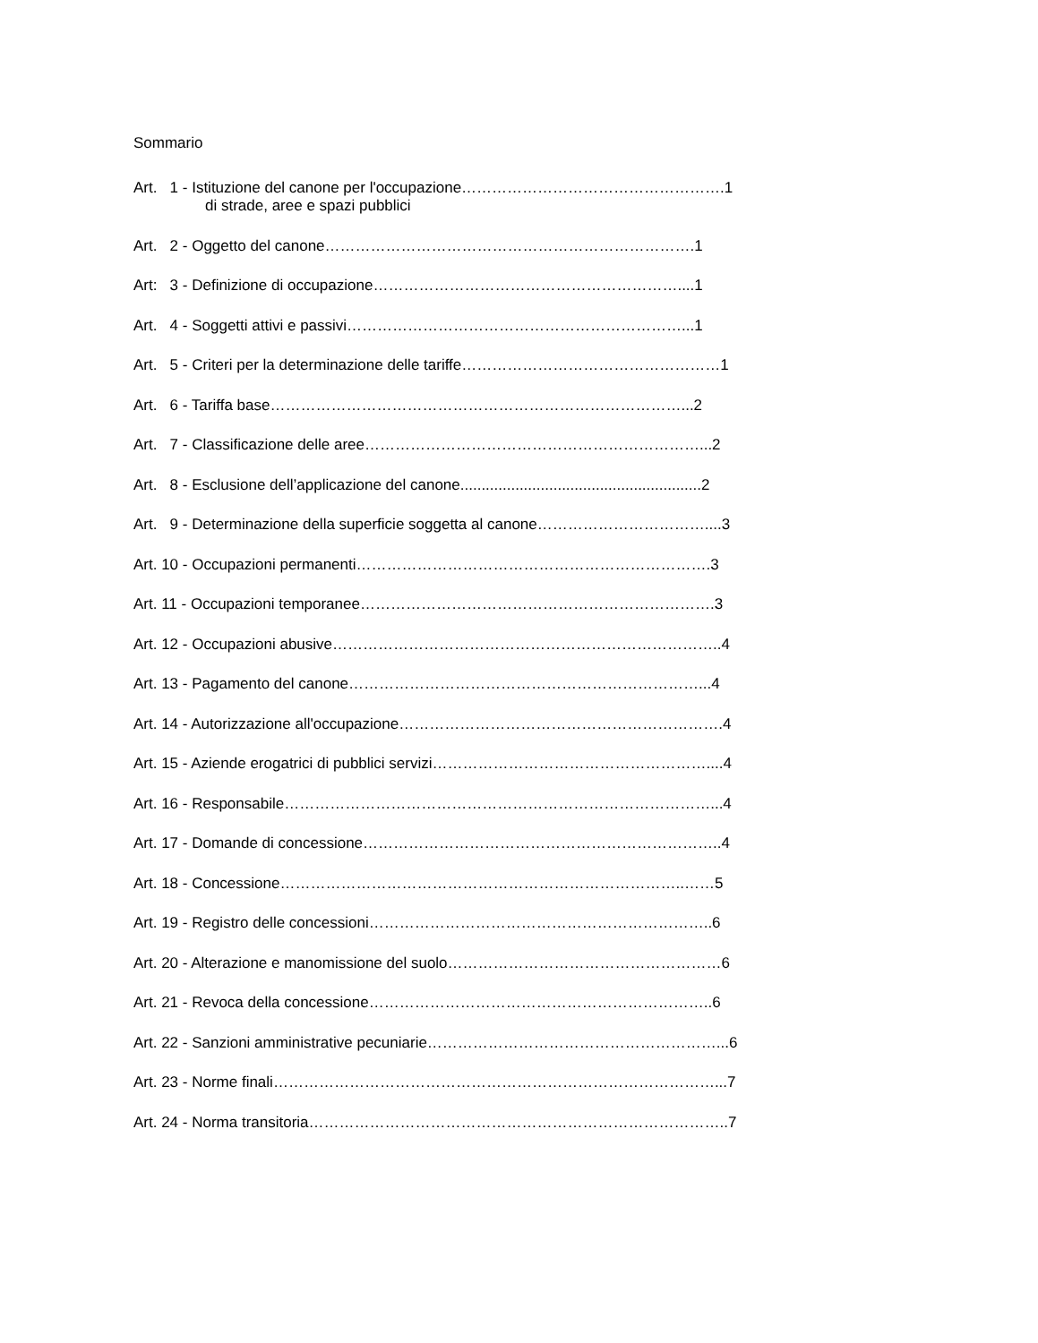Sommario
Art. 1 - Istituzione del canone per l'occupazione…………………………………………….1
di strade, aree e spazi pubblici
Art. 2 - Oggetto del canone……………………………………………………………….1
Art: 3 - Definizione di occupazione……………………………………………………....1
Art. 4 - Soggetti attivi e passivi…………………………………………………………...1
Art. 5 - Criteri per la determinazione delle tariffe……………………………………………1
Art. 6 - Tariffa base………………………………………………………………………...2
Art. 7 - Classificazione delle aree…………………………………………………………...2
Art. 8 - Esclusione dell’applicazione del canone.........................................................2
Art. 9 - Determinazione della superficie soggetta al canone……………………………....3
Art. 10 - Occupazioni permanenti…………………………………………………………….3
Art. 11 - Occupazioni temporanee…………………………………………………………….3
Art. 12 - Occupazioni abusive…………………………………………………………………..4
Art. 13 - Pagamento del canone……………………………………………………………...4
Art. 14 - Autorizzazione all'occupazione……………………………………………………….4
Art. 15 - Aziende erogatrici di pubblici servizi………………………………………………....4
Art. 16 - Responsabile…………………………………………………………………………...4
Art. 17 - Domande di concessione……………………………………………………………..4
Art. 18 - Concessione……………………………………………………………………..……5
Art. 19 - Registro delle concessioni…………………………………………………………..6
Art. 20 - Alterazione e manomissione del suolo………………………………………………6
Art. 21 - Revoca della concessione…………………………………………………………..6
Art. 22 - Sanzioni amministrative pecuniarie…………………………………………………...6
Art. 23 - Norme finali……………………………………………………………………………...7
Art. 24 - Norma transitoria………………………………………………………………………..7